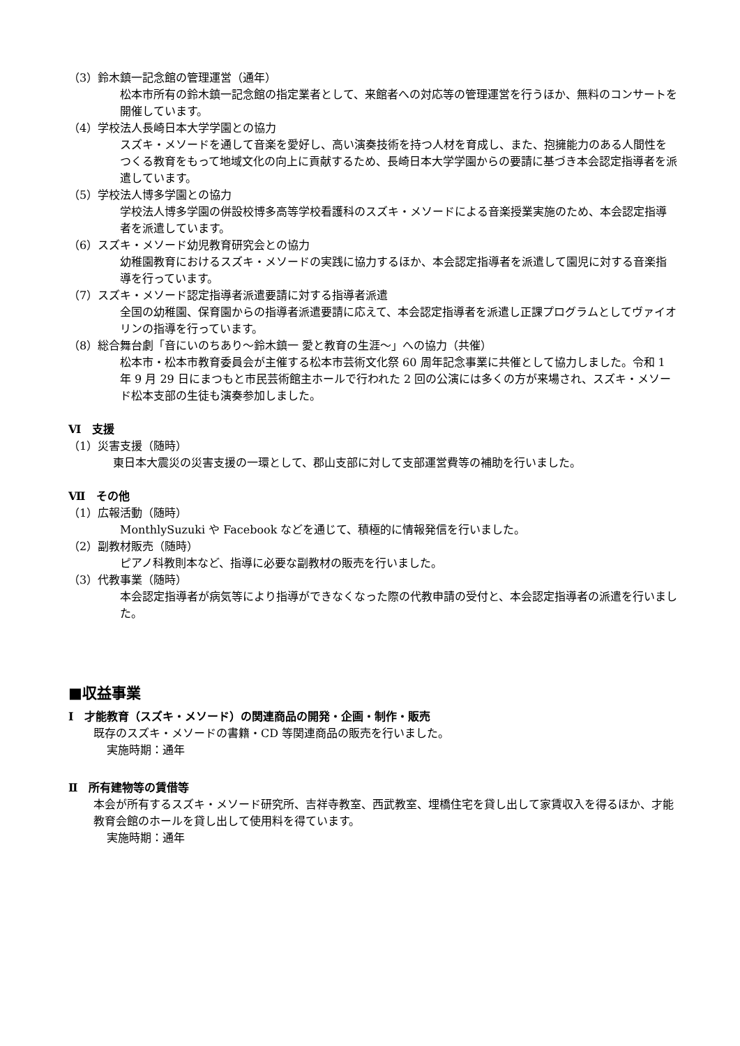（3）鈴木鎮一記念館の管理運営（通年）
松本市所有の鈴木鎮一記念館の指定業者として、来館者への対応等の管理運営を行うほか、無料のコンサートを開催しています。
（4）学校法人長崎日本大学学園との協力
スズキ・メソードを通して音楽を愛好し、高い演奏技術を持つ人材を育成し、また、抱擁能力のある人間性をつくる教育をもって地域文化の向上に貢献するため、長崎日本大学学園からの要請に基づき本会認定指導者を派遣しています。
（5）学校法人博多学園との協力
学校法人博多学園の併設校博多高等学校看護科のスズキ・メソードによる音楽授業実施のため、本会認定指導者を派遣しています。
（6）スズキ・メソード幼児教育研究会との協力
幼稚園教育におけるスズキ・メソードの実践に協力するほか、本会認定指導者を派遣して園児に対する音楽指導を行っています。
（7）スズキ・メソード認定指導者派遣要請に対する指導者派遣
全国の幼稚園、保育園からの指導者派遣要請に応えて、本会認定指導者を派遣し正課プログラムとしてヴァイオリンの指導を行っています。
（8）総合舞台劇「音にいのちあり～鈴木鎮一 愛と教育の生涯～」への協力（共催）
松本市・松本市教育委員会が主催する松本市芸術文化祭 60 周年記念事業に共催として協力しました。令和 1 年 9 月 29 日にまつもと市民芸術館主ホールで行われた 2 回の公演には多くの方が来場され、スズキ・メソード松本支部の生徒も演奏参加しました。
Ⅵ　支援
（1）災害支援（随時）
東日本大震災の災害支援の一環として、郡山支部に対して支部運営費等の補助を行いました。
Ⅶ　その他
（1）広報活動（随時）
MonthlySuzuki や Facebook などを通じて、積極的に情報発信を行いました。
（2）副教材販売（随時）
ピアノ科教則本など、指導に必要な副教材の販売を行いました。
（3）代教事業（随時）
本会認定指導者が病気等により指導ができなくなった際の代教申請の受付と、本会認定指導者の派遣を行いました。
■収益事業
Ⅰ　才能教育（スズキ・メソード）の関連商品の開発・企画・制作・販売
既存のスズキ・メソードの書籍・CD 等関連商品の販売を行いました。
実施時期：通年
Ⅱ　所有建物等の賃借等
本会が所有するスズキ・メソード研究所、吉祥寺教室、西武教室、埋橋住宅を貸し出して家賃収入を得るほか、才能教育会館のホールを貸し出して使用料を得ています。
実施時期：通年